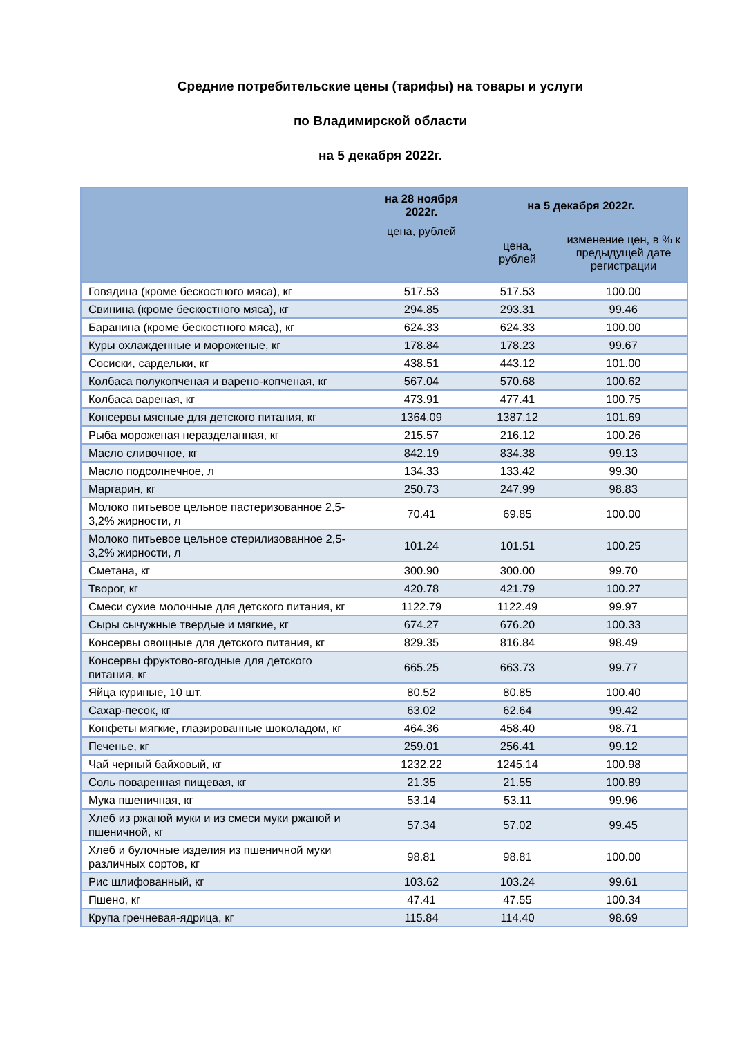Средние потребительские цены (тарифы) на товары и услуги
по Владимирской области
на 5 декабря 2022г.
| | на 28 ноября 2022г. | на 5 декабря 2022г. | |
| --- | --- | --- | --- |
| | цена, рублей | цена, рублей | изменение цен, в % к предыдущей дате регистрации |
| Говядина (кроме бескостного мяса), кг | 517.53 | 517.53 | 100.00 |
| Свинина (кроме бескостного мяса), кг | 294.85 | 293.31 | 99.46 |
| Баранина (кроме бескостного мяса), кг | 624.33 | 624.33 | 100.00 |
| Куры охлажденные и мороженые, кг | 178.84 | 178.23 | 99.67 |
| Сосиски, сардельки, кг | 438.51 | 443.12 | 101.00 |
| Колбаса полукопченая и варено-копченая, кг | 567.04 | 570.68 | 100.62 |
| Колбаса вареная, кг | 473.91 | 477.41 | 100.75 |
| Консервы мясные для детского питания, кг | 1364.09 | 1387.12 | 101.69 |
| Рыба мороженая неразделанная, кг | 215.57 | 216.12 | 100.26 |
| Масло сливочное, кг | 842.19 | 834.38 | 99.13 |
| Масло подсолнечное, л | 134.33 | 133.42 | 99.30 |
| Маргарин, кг | 250.73 | 247.99 | 98.83 |
| Молоко питьевое цельное пастеризованное 2,5-3,2% жирности, л | 70.41 | 69.85 | 100.00 |
| Молоко питьевое цельное стерилизованное 2,5-3,2% жирности, л | 101.24 | 101.51 | 100.25 |
| Сметана, кг | 300.90 | 300.00 | 99.70 |
| Творог, кг | 420.78 | 421.79 | 100.27 |
| Смеси сухие молочные для детского питания, кг | 1122.79 | 1122.49 | 99.97 |
| Сыры сычужные твердые и мягкие, кг | 674.27 | 676.20 | 100.33 |
| Консервы овощные для детского питания, кг | 829.35 | 816.84 | 98.49 |
| Консервы фруктово-ягодные для детского питания, кг | 665.25 | 663.73 | 99.77 |
| Яйца куриные, 10 шт. | 80.52 | 80.85 | 100.40 |
| Сахар-песок, кг | 63.02 | 62.64 | 99.42 |
| Конфеты мягкие, глазированные шоколадом, кг | 464.36 | 458.40 | 98.71 |
| Печенье, кг | 259.01 | 256.41 | 99.12 |
| Чай черный байховый, кг | 1232.22 | 1245.14 | 100.98 |
| Соль поваренная пищевая, кг | 21.35 | 21.55 | 100.89 |
| Мука пшеничная, кг | 53.14 | 53.11 | 99.96 |
| Хлеб из ржаной муки и из смеси муки ржаной и пшеничной, кг | 57.34 | 57.02 | 99.45 |
| Хлеб и булочные изделия из пшеничной муки различных сортов, кг | 98.81 | 98.81 | 100.00 |
| Рис шлифованный, кг | 103.62 | 103.24 | 99.61 |
| Пшено, кг | 47.41 | 47.55 | 100.34 |
| Крупа гречневая-ядрица, кг | 115.84 | 114.40 | 98.69 |